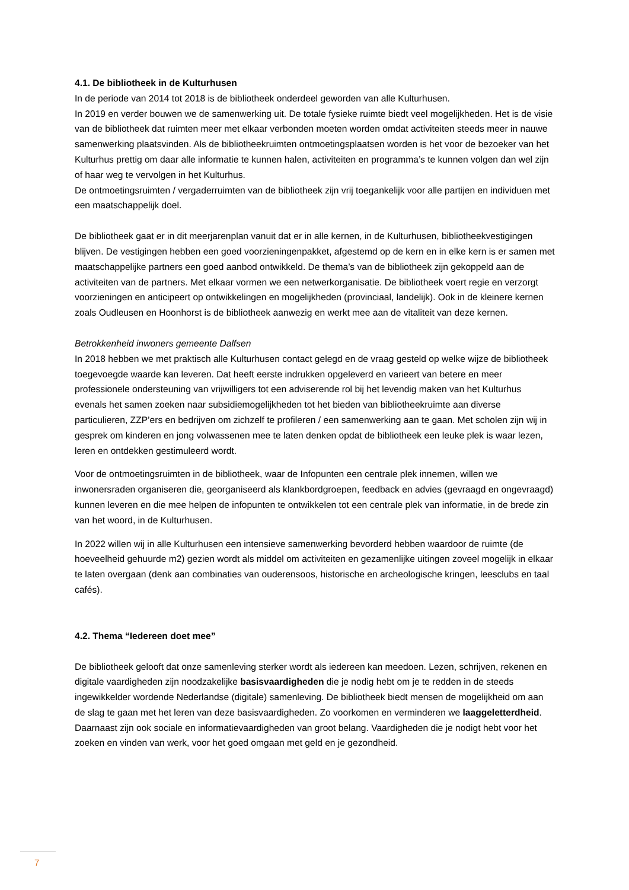4.1. De bibliotheek in de Kulturhusen
In de periode van 2014 tot 2018 is de bibliotheek onderdeel geworden van alle Kulturhusen.
In 2019 en verder bouwen we de samenwerking uit. De totale fysieke ruimte biedt veel mogelijkheden. Het is de visie van de bibliotheek dat ruimten meer met elkaar verbonden moeten worden omdat activiteiten steeds meer in nauwe samenwerking plaatsvinden. Als de bibliotheekruimten ontmoetingsplaatsen worden is het voor de bezoeker van het Kulturhus prettig om daar alle informatie te kunnen halen, activiteiten en programma’s te kunnen volgen dan wel zijn of haar weg te vervolgen in het Kulturhus.
De ontmoetingsruimten / vergaderruimten van de bibliotheek zijn vrij toegankelijk voor alle partijen en individuen met een maatschappelijk doel.
De bibliotheek gaat er in dit meerjarenplan vanuit dat er in alle kernen, in de Kulturhusen, bibliotheekvestigingen blijven. De vestigingen hebben een goed voorzieningenpakket, afgestemd op de kern en in elke kern is er samen met maatschappelijke partners een goed aanbod ontwikkeld. De thema’s van de bibliotheek zijn gekoppeld aan de activiteiten van de partners. Met elkaar vormen we een netwerkorganisatie. De bibliotheek voert regie en verzorgt voorzieningen en anticipeert op ontwikkelingen en mogelijkheden (provinciaal, landelijk). Ook in de kleinere kernen zoals Oudleusen en Hoonhorst is de bibliotheek aanwezig en werkt mee aan de vitaliteit van deze kernen.
Betrokkenheid inwoners gemeente Dalfsen
In 2018 hebben we met praktisch alle Kulturhusen contact gelegd en de vraag gesteld op welke wijze de bibliotheek toegevoegde waarde kan leveren. Dat heeft eerste indrukken opgeleverd en varieert van betere en meer professionele ondersteuning van vrijwilligers tot een adviserende rol bij het levendig maken van het Kulturhus evenals het samen zoeken naar subsidiemogelijkheden tot het bieden van bibliotheekruimte aan diverse particulieren, ZZP’ers en bedrijven om zichzelf te profileren / een samenwerking aan te gaan. Met scholen zijn wij in gesprek om kinderen en jong volwassenen mee te laten denken opdat de bibliotheek een leuke plek is waar lezen, leren en ontdekken gestimuleerd wordt.
Voor de ontmoetingsruimten in de bibliotheek, waar de Infopunten een centrale plek innemen, willen we inwonersraden organiseren die, georganiseerd als klankbordgroepen, feedback en advies (gevraagd en ongevraagd) kunnen leveren en die mee helpen de infopunten te ontwikkelen tot een centrale plek van informatie, in de brede zin van het woord, in de Kulturhusen.
In 2022 willen wij in alle Kulturhusen een intensieve samenwerking bevorderd hebben waardoor de ruimte (de hoeveelheid gehuurde m2) gezien wordt als middel om activiteiten en gezamenlijke uitingen zoveel mogelijk in elkaar te laten overgaan (denk aan combinaties van ouderensoos, historische en archeologische kringen, leesclubs en taal cafés).
4.2. Thema “Iedereen doet mee”
De bibliotheek gelooft dat onze samenleving sterker wordt als iedereen kan meedoen. Lezen, schrijven, rekenen en digitale vaardigheden zijn noodzakelijke basisvaardigheden die je nodig hebt om je te redden in de steeds ingewikkelder wordende Nederlandse (digitale) samenleving. De bibliotheek biedt mensen de mogelijkheid om aan de slag te gaan met het leren van deze basisvaardigheden. Zo voorkomen en verminderen we laaggeletterdheid. Daarnaast zijn ook sociale en informatievaardigheden van groot belang. Vaardigheden die je nodigt hebt voor het zoeken en vinden van werk, voor het goed omgaan met geld en je gezondheid.
7